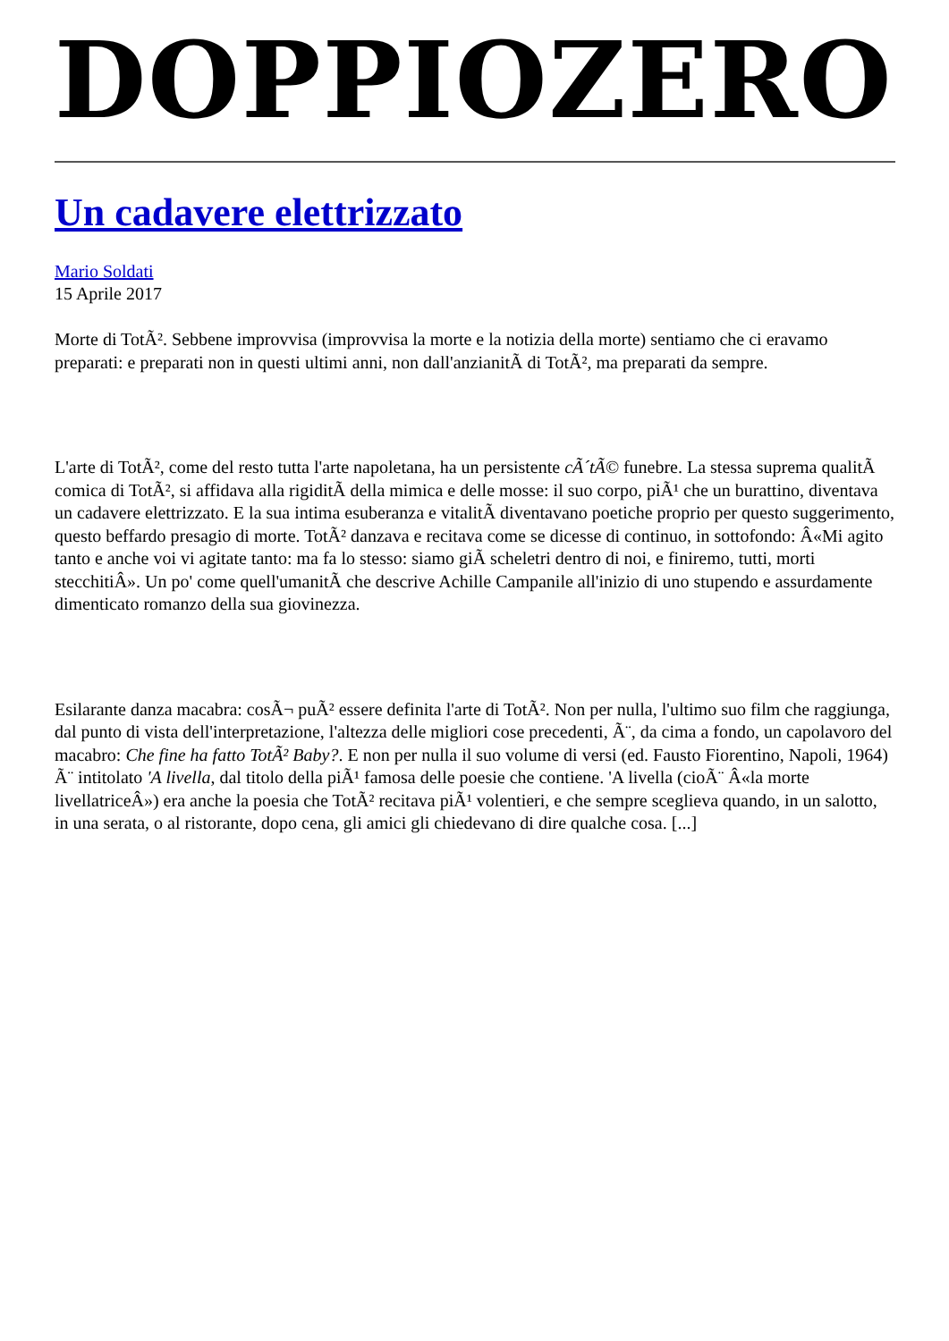DOPPIOZERO
Un cadavere elettrizzato
Mario Soldati
15 Aprile 2017
Morte di TotÃ². Sebbene improvvisa (improvvisa la morte e la notizia della morte) sentiamo che ci eravamo preparati: e preparati non in questi ultimi anni, non dall'anzianitÃ di TotÃ², ma preparati da sempre.
L'arte di TotÃ², come del resto tutta l'arte napoletana, ha un persistente cÃ´tÃ© funebre. La stessa suprema qualitÃ comica di TotÃ², si affidava alla rigiditÃ della mimica e delle mosse: il suo corpo, piÃ¹ che un burattino, diventava un cadavere elettrizzato. E la sua intima esuberanza e vitalitÃ diventavano poetiche proprio per questo suggerimento, questo beffardo presagio di morte. TotÃ² danzava e recitava come se dicesse di continuo, in sottofondo: Â«Mi agito tanto e anche voi vi agitate tanto: ma fa lo stesso: siamo giÃ scheletri dentro di noi, e finiremo, tutti, morti stecchitiÂ». Un po' come quell'umanitÃ che descrive Achille Campanile all'inizio di uno stupendo e assurdamente dimenticato romanzo della sua giovinezza.
Esilarante danza macabra: cosÃ¬ puÃ² essere definita l'arte di TotÃ². Non per nulla, l'ultimo suo film che raggiunga, dal punto di vista dell'interpretazione, l'altezza delle migliori cose precedenti, Ã¨, da cima a fondo, un capolavoro del macabro: Che fine ha fatto TotÃ² Baby?. E non per nulla il suo volume di versi (ed. Fausto Fiorentino, Napoli, 1964) Ã¨ intitolato 'A livella, dal titolo della piÃ¹ famosa delle poesie che contiene. 'A livella (cioÃ¨ Â«la morte livellatriceÂ») era anche la poesia che TotÃ² recitava piÃ¹ volentieri, e che sempre sceglieva quando, in un salotto, in una serata, o al ristorante, dopo cena, gli amici gli chiedevano di dire qualche cosa. [...]